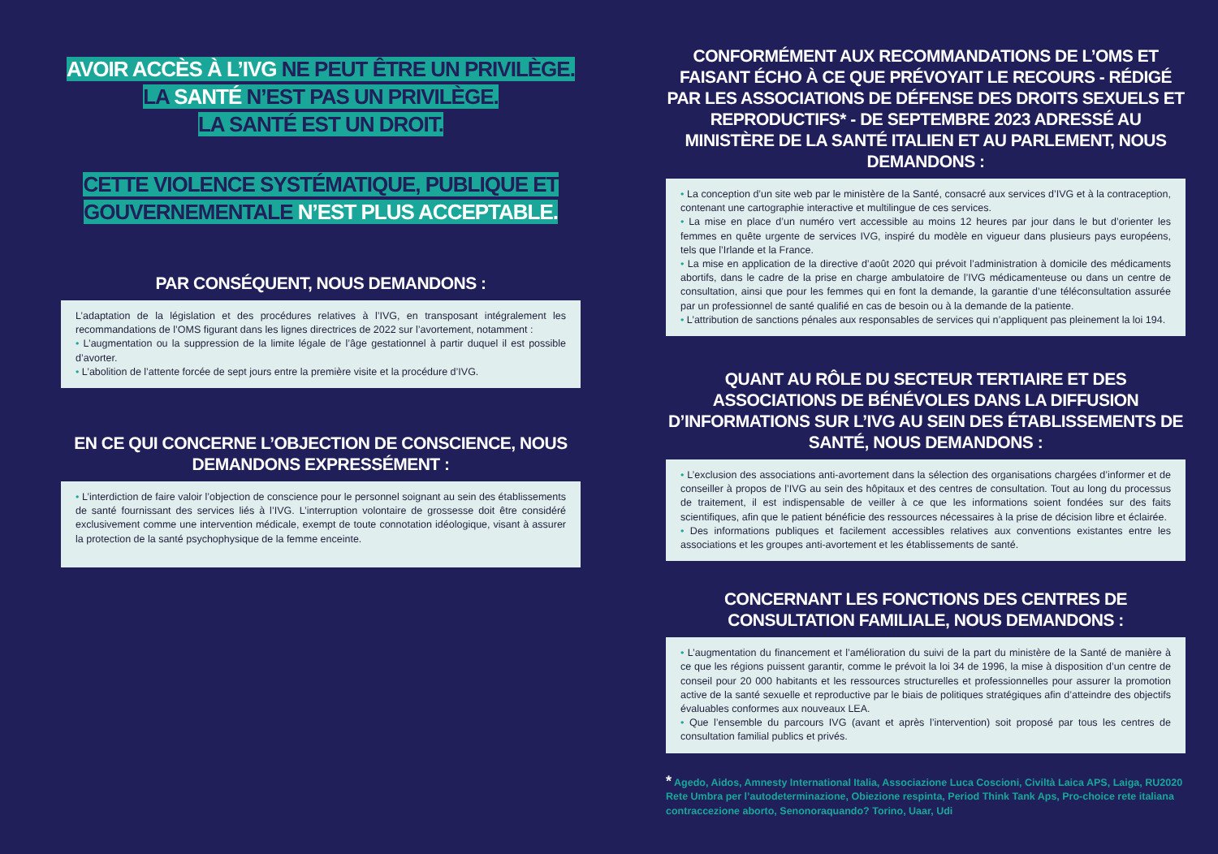AVOIR ACCÈS À L’IVG NE PEUT ÊTRE UN PRIVILÈGE.
LA SANTÉ N’EST PAS UN PRIVILÈGE.
LA SANTÉ EST UN DROIT.
CETTE VIOLENCE SYSTÉMATIQUE, PUBLIQUE ET
GOUVERNEMENTALE N’EST PLUS ACCEPTABLE.
PAR CONSÉQUENT, NOUS DEMANDONS :
L’adaptation de la législation et des procédures relatives à l’IVG, en transposant intégralement les recommandations de l’OMS figurant dans les lignes directrices de 2022 sur l’avortement, notamment :
• L’augmentation ou la suppression de la limite légale de l’âge gestationnel à partir duquel il est possible d’avorter.
• L’abolition de l’attente forcée de sept jours entre la première visite et la procédure d’IVG.
EN CE QUI CONCERNE L’OBJECTION DE CONSCIENCE, NOUS DEMANDONS EXPRESSÉMENT :
• L’interdiction de faire valoir l’objection de conscience pour le personnel soignant au sein des établissements de santé fournissant des services liés à l’IVG. L’interruption volontaire de grossesse doit être considéré exclusivement comme une intervention médicale, exempt de toute connotation idéologique, visant à assurer la protection de la santé psychophysique de la femme enceinte.
CONFORMÉMENT AUX RECOMMANDATIONS DE L’OMS ET FAISANT ÉCHO À CE QUE PRÉVOYAIT LE RECOURS - RÉDIGÉ PAR LES ASSOCIATIONS DE DÉFENSE DES DROITS SEXUELS ET REPRODUCTIFS* - DE SEPTEMBRE 2023 ADRESSÉ AU MINISTÈRE DE LA SANTÉ ITALIEN ET AU PARLEMENT, NOUS DEMANDONS :
• La conception d’un site web par le ministère de la Santé, consacré aux services d’IVG et à la contraception, contenant une cartographie interactive et multilingue de ces services.
• La mise en place d’un numéro vert accessible au moins 12 heures par jour dans le but d’orienter les femmes en quête urgente de services IVG, inspiré du modèle en vigueur dans plusieurs pays européens, tels que l’Irlande et la France.
• La mise en application de la directive d’août 2020 qui prévoit l’administration à domicile des médicaments abortifs, dans le cadre de la prise en charge ambulatoire de l’IVG médicamenteuse ou dans un centre de consultation, ainsi que pour les femmes qui en font la demande, la garantie d’une téléconsultation assurée par un professionnel de santé qualifié en cas de besoin ou à la demande de la patiente.
• L’attribution de sanctions pénales aux responsables de services qui n’appliquent pas pleinement la loi 194.
QUANT AU RÔLE DU SECTEUR TERTIAIRE ET DES ASSOCIATIONS DE BÉNÉVOLES DANS LA DIFFUSION D’INFORMATIONS SUR L’IVG AU SEIN DES ÉTABLISSEMENTS DE SANTÉ, NOUS DEMANDONS :
• L’exclusion des associations anti-avortement dans la sélection des organisations chargées d’informer et de conseiller à propos de l’IVG au sein des hôpitaux et des centres de consultation. Tout au long du processus de traitement, il est indispensable de veiller à ce que les informations soient fondées sur des faits scientifiques, afin que le patient bénéficie des ressources nécessaires à la prise de décision libre et éclairée.
• Des informations publiques et facilement accessibles relatives aux conventions existantes entre les associations et les groupes anti-avortement et les établissements de santé.
CONCERNANT LES FONCTIONS DES CENTRES DE CONSULTATION FAMILIALE, NOUS DEMANDONS :
• L’augmentation du financement et l’amélioration du suivi de la part du ministère de la Santé de manière à ce que les régions puissent garantir, comme le prévoit la loi 34 de 1996, la mise à disposition d’un centre de conseil pour 20 000 habitants et les ressources structurelles et professionnelles pour assurer la promotion active de la santé sexuelle et reproductive par le biais de politiques stratégiques afin d’atteindre des objectifs évaluables conformes aux nouveaux LEA.
• Que l’ensemble du parcours IVG (avant et après l’intervention) soit proposé par tous les centres de consultation familial publics et privés.
* Agedo, Aidos, Amnesty International Italia, Associazione Luca Coscioni, Civiltà Laica APS, Laiga, RU2020 Rete Umbra per l’autodeterminazione, Obiezione respinta, Period Think Tank Aps, Pro-choice rete italiana contraccezione aborto, Senonoraquando? Torino, Uaar, Udi